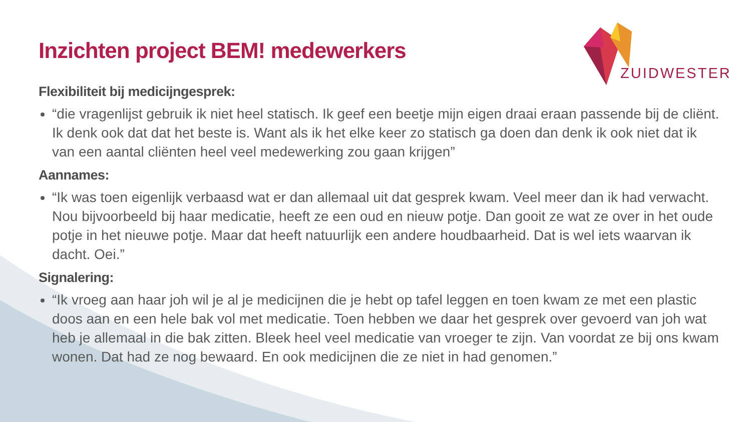ZUIDWESTER
Inzichten project BEM! medewerkers
Flexibiliteit bij medicijngesprek:
“die vragenlijst gebruik ik niet heel statisch. Ik geef een beetje mijn eigen draai eraan passende bij de cliënt. Ik denk ook dat dat het beste is. Want als ik het elke keer zo statisch ga doen dan denk ik ook niet dat ik van een aantal cliënten heel veel medewerking zou gaan krijgen”
Aannames:
“Ik was toen eigenlijk verbaasd wat er dan allemaal uit dat gesprek kwam. Veel meer dan ik had verwacht. Nou bijvoorbeeld bij haar medicatie, heeft ze een oud en nieuw potje. Dan gooit ze wat ze over in het oude potje in het nieuwe potje. Maar dat heeft natuurlijk een andere houdbaarheid. Dat is wel iets waarvan ik dacht. Oei.”
Signalering:
“Ik vroeg aan haar joh wil je al je medicijnen die je hebt op tafel leggen en toen kwam ze met een plastic doos aan en een hele bak vol met medicatie. Toen hebben we daar het gesprek over gevoerd van joh wat heb je allemaal in die bak zitten. Bleek heel veel medicatie van vroeger te zijn. Van voordat ze bij ons kwam wonen. Dat had ze nog bewaard. En ook medicijnen die ze niet in had genomen.”